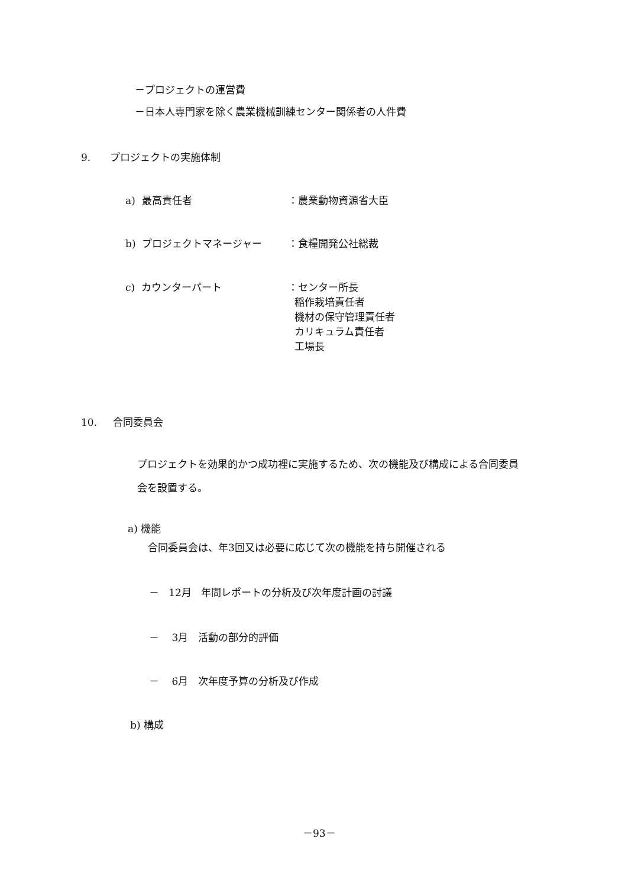－プロジェクトの運営費
－日本人専門家を除く農業機械訓練センター関係者の人件費
9. プロジェクトの実施体制
a) 最高責任者 ：農業動物資源省大臣
b) プロジェクトマネージャー ：食糧開発公社総裁
c) カウンターパート
：センター所長
稲作栽培責任者
機材の保守管理責任者
カリキュラム責任者
工場長
10. 合同委員会
プロジェクトを効果的かつ成功裡に実施するため、次の機能及び構成による合同委員
会を設置する。
a) 機能
合同委員会は、年3回又は必要に応じて次の機能を持ち開催される
－ 12月 年間レポートの分析及び次年度計画の討議
－ 3月 活動の部分的評価
－ 6月 次年度予算の分析及び作成
b) 構成
－93－